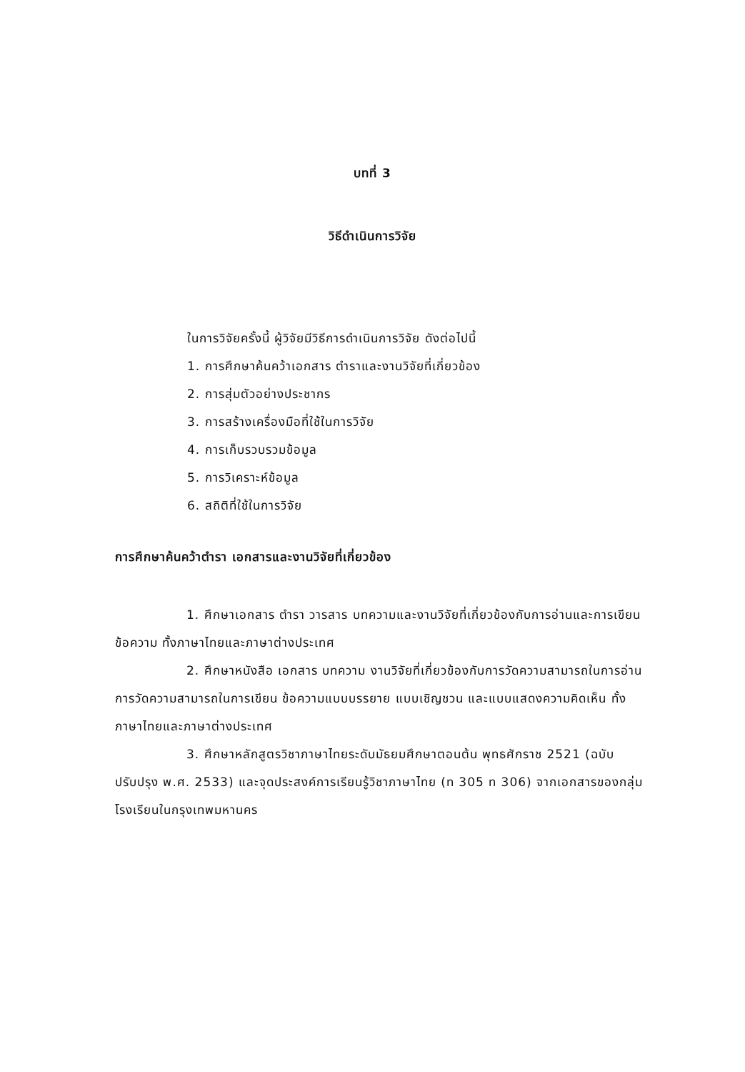บทที่ 3
วิธีดำเนินการวิจัย
ในการวิจัยครั้งนี้ ผู้วิจัยมีวิธีการดำเนินการวิจัย ดังต่อไปนี้
1. การศึกษาค้นคว้าเอกสาร ตำราและงานวิจัยที่เกี่ยวข้อง
2. การสุ่มตัวอย่างประชากร
3. การสร้างเครื่องมือที่ใช้ในการวิจัย
4. การเก็บรวบรวมข้อมูล
5. การวิเคราะห์ข้อมูล
6. สถิติที่ใช้ในการวิจัย
การศึกษาค้นคว้าตำรา เอกสารและงานวิจัยที่เกี่ยวข้อง
1. ศึกษาเอกสาร ตำรา วารสาร บทความและงานวิจัยที่เกี่ยวข้องกับการอ่านและการเขียนข้อความ ทั้งภาษาไทยและภาษาต่างประเทศ
2. ศึกษาหนังสือ เอกสาร บทความ งานวิจัยที่เกี่ยวข้องกับการวัดความสามารถในการอ่าน การวัดความสามารถในการเขียน ข้อความแบบบรรยาย แบบเชิญชวน และแบบแสดงความคิดเห็น ทั้งภาษาไทยและภาษาต่างประเทศ
3. ศึกษาหลักสูตรวิชาภาษาไทยระดับมัธยมศึกษาตอนต้น พุทธศักราช 2521 (ฉบับปรับปรุง พ.ศ. 2533) และจุดประสงค์การเรียนรู้วิชาภาษาไทย (ท 305 ท 306) จากเอกสารของกลุ่มโรงเรียนในกรุงเทพมหานคร